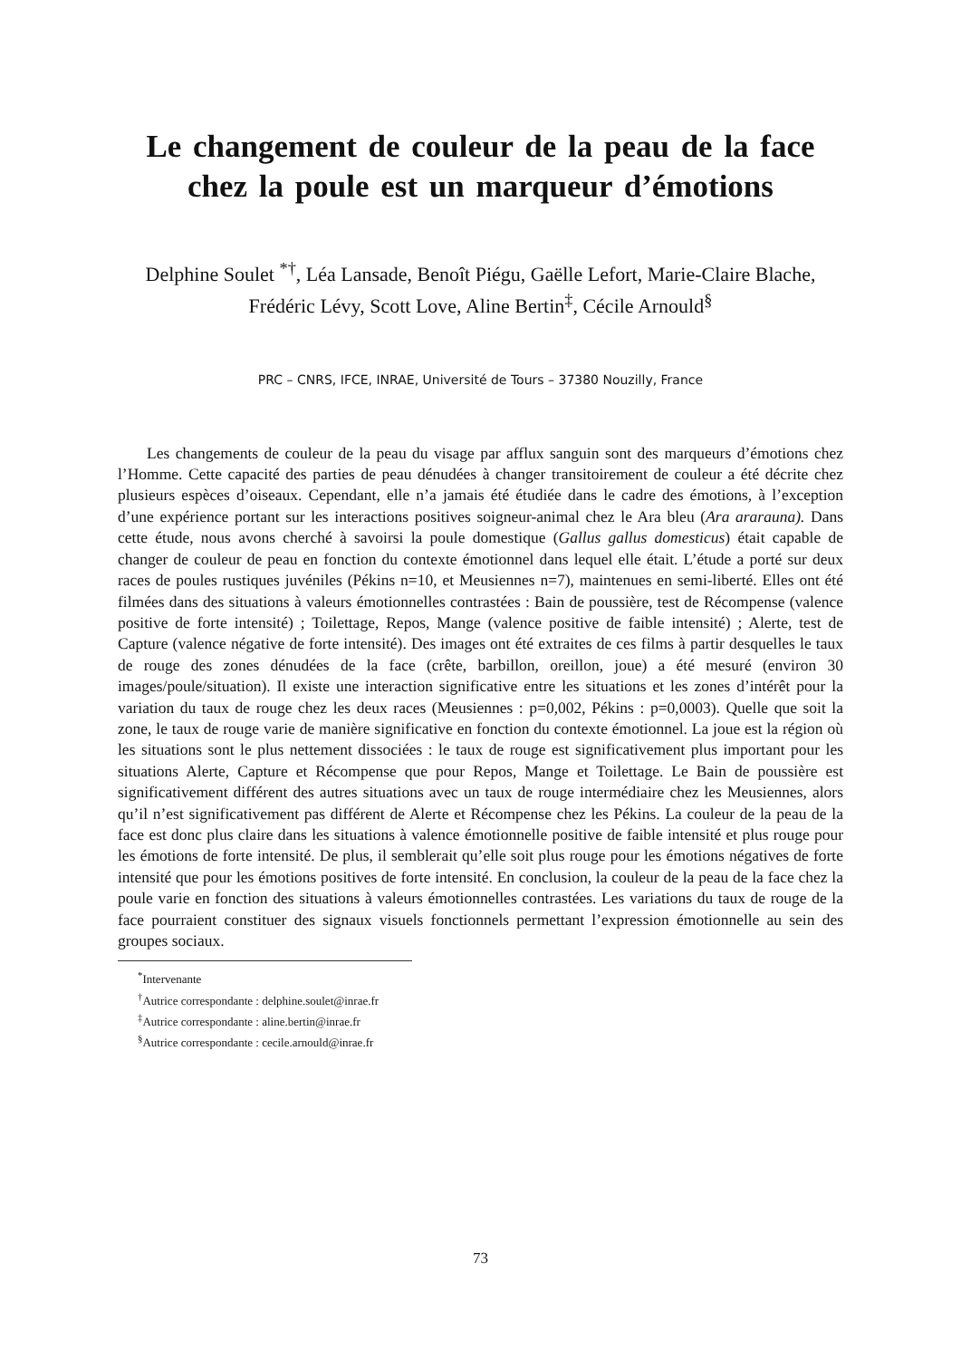Le changement de couleur de la peau de la face chez la poule est un marqueur d’émotions
Delphine Soulet <sup>*†</sup>, Léa Lansade, Benoît Piégu, Gaëlle Lefort, Marie-Claire Blache, Frédéric Lévy, Scott Love, Aline Bertin<sup>‡</sup>, Cécile Arnould<sup>§</sup>
PRC – CNRS, IFCE, INRAE, Université de Tours – 37380 Nouzilly, France
Les changements de couleur de la peau du visage par afflux sanguin sont des marqueurs d’émotions chez l’Homme. Cette capacité des parties de peau dénudées à changer transitoirement de couleur a été décrite chez plusieurs espèces d’oiseaux. Cependant, elle n’a jamais été étudiée dans le cadre des émotions, à l’exception d’une expérience portant sur les interactions positives soigneur-animal chez le Ara bleu (Ara ararauna). Dans cette étude, nous avons cherché à savoirsi la poule domestique (Gallus gallus domesticus) était capable de changer de couleur de peau en fonction du contexte émotionnel dans lequel elle était. L’étude a porté sur deux races de poules rustiques juvéniles (Pékins n=10, et Meusiennes n=7), maintenues en semi-liberté. Elles ont été filmées dans des situations à valeurs émotionnelles contrastées : Bain de poussière, test de Récompense (valence positive de forte intensité) ; Toilettage, Repos, Mange (valence positive de faible intensité) ; Alerte, test de Capture (valence négative de forte intensité). Des images ont été extraites de ces films à partir desquelles le taux de rouge des zones dénudées de la face (crête, barbillon, oreillon, joue) a été mesuré (environ 30 images/poule/situation). Il existe une interaction significative entre les situations et les zones d’intérêt pour la variation du taux de rouge chez les deux races (Meusiennes : p=0,002, Pékins : p=0,0003). Quelle que soit la zone, le taux de rouge varie de manière significative en fonction du contexte émotionnel. La joue est la région où les situations sont le plus nettement dissociées : le taux de rouge est significativement plus important pour les situations Alerte, Capture et Récompense que pour Repos, Mange et Toilettage. Le Bain de poussière est significativement différent des autres situations avec un taux de rouge intermédiaire chez les Meusiennes, alors qu’il n’est significativement pas différent de Alerte et Récompense chez les Pékins. La couleur de la peau de la face est donc plus claire dans les situations à valence émotionnelle positive de faible intensité et plus rouge pour les émotions de forte intensité. De plus, il semblerait qu’elle soit plus rouge pour les émotions négatives de forte intensité que pour les émotions positives de forte intensité. En conclusion, la couleur de la peau de la face chez la poule varie en fonction des situations à valeurs émotionnelles contrastées. Les variations du taux de rouge de la face pourraient constituer des signaux visuels fonctionnels permettant l’expression émotionnelle au sein des groupes sociaux.
<sup>*</sup> Intervenante
<sup>†</sup> Autrice correspondante : delphine.soulet@inrae.fr
<sup>‡</sup> Autrice correspondante : aline.bertin@inrae.fr
<sup>§</sup> Autrice correspondante : cecile.arnould@inrae.fr
73